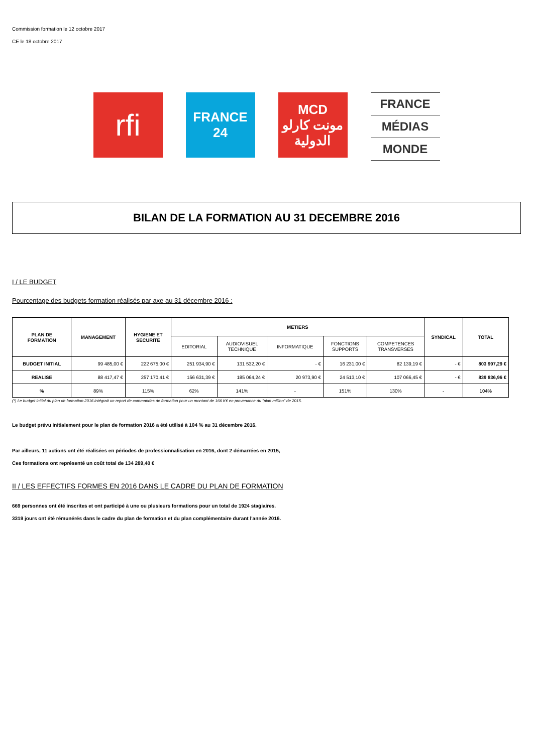Commission formation le 12 octobre 2017
CE le 18 octobre 2017
rfi
FRANCE
24
MCD
مونت كارلو
الدولية
FRANCE
MÉDIAS
MONDE
BILAN DE LA FORMATION AU 31 DECEMBRE 2016
I / LE BUDGET
Pourcentage des budgets formation réalisés par axe au 31 décembre 2016 :
| PLAN DE FORMATION | MANAGEMENT | HYGIENE ET SECURITE | METIERS | | | | | SYNDICAL | TOTAL |
| --- | --- | --- | --- | --- | --- | --- | --- | --- | --- |
| | | | EDITORIAL | AUDIOVISUEL TECHNIQUE | INFORMATIQUE | FONCTIONS SUPPORTS | COMPETENCES TRANSVERSES | | |
| BUDGET INITIAL | 99 485,00 € | 222 675,00 € | 251 934,90 € | 131 532,20 € | - € | 16 231,00 € | 82 139,19 € | - € | 803 997,29 € |
| REALISE | 88 417,47 € | 257 170,41 € | 156 631,39 € | 185 064,24 € | 20 973,90 € | 24 513,10 € | 107 066,45 € | - € | 839 836,96 € |
| % | 89% | 115% | 62% | 141% | - | 151% | 130% | - | 104% |
(*) Le budget initial du plan de formation 2016 intégrait un report de commandes de formation pour un montant de 166 K€ en provenance du "plan million" de 2015.
Le budget prévu initialement pour le plan de formation 2016 a été utilisé à 104 % au 31 décembre 2016.
Par ailleurs, 11 actions ont été réalisées en périodes de professionnalisation en 2016, dont 2 démarrées en 2015,
Ces formations ont représenté un coût total de 134 289,40 €
II / LES EFFECTIFS FORMES EN 2016 DANS LE CADRE DU PLAN DE FORMATION
669 personnes ont été inscrites et ont participé à une ou plusieurs formations pour un total de 1924 stagiaires.
3319 jours ont été rémunérés dans le cadre du plan de formation et du plan complémentaire durant l'année 2016.